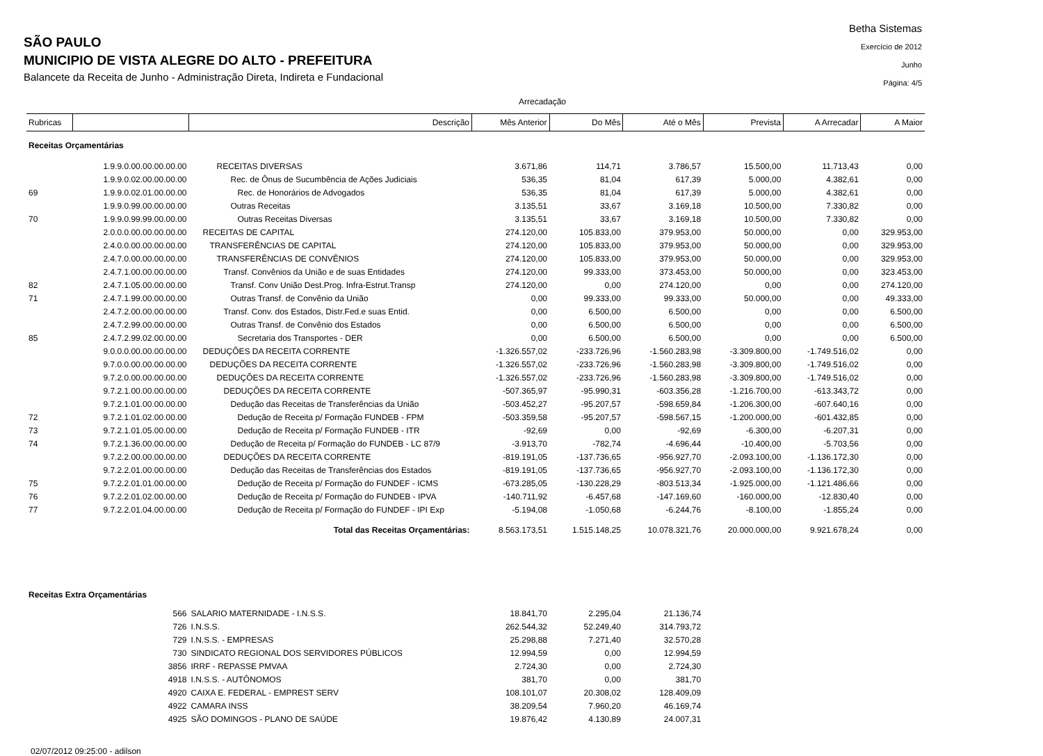Betha Sistemas
Exercício de 2012
Junho
Página: 4/5
SÃO PAULO
MUNICIPIO DE VISTA ALEGRE DO ALTO - PREFEITURA
Balancete da Receita de Junho - Administração Direta, Indireta e Fundacional
Arrecadação
| Rubricas | | Descrição | Mês Anterior | Do Mês | Até o Mês | Prevista | A Arrecadar | A Maior |
| --- | --- | --- | --- | --- | --- | --- | --- | --- |
| Receitas Orçamentárias | | | | | | | | |
| | 1.9.9.0.00.00.00.00.00 | RECEITAS DIVERSAS | 3.671,86 | 114,71 | 3.786,57 | 15.500,00 | 11.713,43 | 0,00 |
| | 1.9.9.0.02.00.00.00.00 | Rec. de Ônus de Sucumbência de Ações Judiciais | 536,35 | 81,04 | 617,39 | 5.000,00 | 4.382,61 | 0,00 |
| 69 | 1.9.9.0.02.01.00.00.00 | Rec. de Honorários de Advogados | 536,35 | 81,04 | 617,39 | 5.000,00 | 4.382,61 | 0,00 |
| | 1.9.9.0.99.00.00.00.00 | Outras Receitas | 3.135,51 | 33,67 | 3.169,18 | 10.500,00 | 7.330,82 | 0,00 |
| 70 | 1.9.9.0.99.99.00.00.00 | Outras Receitas Diversas | 3.135,51 | 33,67 | 3.169,18 | 10.500,00 | 7.330,82 | 0,00 |
| | 2.0.0.0.00.00.00.00.00 | RECEITAS DE CAPITAL | 274.120,00 | 105.833,00 | 379.953,00 | 50.000,00 | 0,00 | 329.953,00 |
| | 2.4.0.0.00.00.00.00.00 | TRANSFERÊNCIAS DE CAPITAL | 274.120,00 | 105.833,00 | 379.953,00 | 50.000,00 | 0,00 | 329.953,00 |
| | 2.4.7.0.00.00.00.00.00 | TRANSFERÊNCIAS DE CONVÊNIOS | 274.120,00 | 105.833,00 | 379.953,00 | 50.000,00 | 0,00 | 329.953,00 |
| | 2.4.7.1.00.00.00.00.00 | Transf. Convênios da União e de suas Entidades | 274.120,00 | 99.333,00 | 373.453,00 | 50.000,00 | 0,00 | 323.453,00 |
| 82 | 2.4.7.1.05.00.00.00.00 | Transf. Conv União Dest.Prog. Infra-Estrut.Transp | 274.120,00 | 0,00 | 274.120,00 | 0,00 | 0,00 | 274.120,00 |
| 71 | 2.4.7.1.99.00.00.00.00 | Outras Transf. de Convênio da União | 0,00 | 99.333,00 | 99.333,00 | 50.000,00 | 0,00 | 49.333,00 |
| | 2.4.7.2.00.00.00.00.00 | Transf. Conv. dos Estados, Distr.Fed.e suas Entid. | 0,00 | 6.500,00 | 6.500,00 | 0,00 | 0,00 | 6.500,00 |
| | 2.4.7.2.99.00.00.00.00 | Outras Transf. de Convênio dos Estados | 0,00 | 6.500,00 | 6.500,00 | 0,00 | 0,00 | 6.500,00 |
| 85 | 2.4.7.2.99.02.00.00.00 | Secretaria dos Transportes - DER | 0,00 | 6.500,00 | 6.500,00 | 0,00 | 0,00 | 6.500,00 |
| | 9.0.0.0.00.00.00.00.00 | DEDUÇÕES DA RECEITA CORRENTE | -1.326.557,02 | -233.726,96 | -1.560.283,98 | -3.309.800,00 | -1.749.516,02 | 0,00 |
| | 9.7.0.0.00.00.00.00.00 | DEDUÇÕES DA RECEITA CORRENTE | -1.326.557,02 | -233.726,96 | -1.560.283,98 | -3.309.800,00 | -1.749.516,02 | 0,00 |
| | 9.7.2.0.00.00.00.00.00 | DEDUÇÕES DA RECEITA CORRENTE | -1.326.557,02 | -233.726,96 | -1.560.283,98 | -3.309.800,00 | -1.749.516,02 | 0,00 |
| | 9.7.2.1.00.00.00.00.00 | DEDUÇÕES DA RECEITA CORRENTE | -507.365,97 | -95.990,31 | -603.356,28 | -1.216.700,00 | -613.343,72 | 0,00 |
| | 9.7.2.1.01.00.00.00.00 | Dedução das Receitas de Transferências da União | -503.452,27 | -95.207,57 | -598.659,84 | -1.206.300,00 | -607.640,16 | 0,00 |
| 72 | 9.7.2.1.01.02.00.00.00 | Dedução de Receita p/ Formação FUNDEB - FPM | -503.359,58 | -95.207,57 | -598.567,15 | -1.200.000,00 | -601.432,85 | 0,00 |
| 73 | 9.7.2.1.01.05.00.00.00 | Dedução de Receita p/ Formação FUNDEB - ITR | -92,69 | 0,00 | -92,69 | -6.300,00 | -6.207,31 | 0,00 |
| 74 | 9.7.2.1.36.00.00.00.00 | Dedução de Receita p/ Formação do FUNDEB - LC 87/9 | -3.913,70 | -782,74 | -4.696,44 | -10.400,00 | -5.703,56 | 0,00 |
| | 9.7.2.2.00.00.00.00.00 | DEDUÇÕES DA RECEITA CORRENTE | -819.191,05 | -137.736,65 | -956.927,70 | -2.093.100,00 | -1.136.172,30 | 0,00 |
| | 9.7.2.2.01.00.00.00.00 | Dedução das Receitas de Transferências dos Estados | -819.191,05 | -137.736,65 | -956.927,70 | -2.093.100,00 | -1.136.172,30 | 0,00 |
| 75 | 9.7.2.2.01.01.00.00.00 | Dedução de Receita p/ Formação do FUNDEF - ICMS | -673.285,05 | -130.228,29 | -803.513,34 | -1.925.000,00 | -1.121.486,66 | 0,00 |
| 76 | 9.7.2.2.01.02.00.00.00 | Dedução de Receita p/ Formação do FUNDEB - IPVA | -140.711,92 | -6.457,68 | -147.169,60 | -160.000,00 | -12.830,40 | 0,00 |
| 77 | 9.7.2.2.01.04.00.00.00 | Dedução de Receita p/ Formação do FUNDEF - IPI Exp | -5.194,08 | -1.050,68 | -6.244,76 | -8.100,00 | -1.855,24 | 0,00 |
| Total das Receitas Orçamentárias: | | | 8.563.173,51 | 1.515.148,25 | 10.078.321,76 | 20.000.000,00 | 9.921.678,24 | 0,00 |
| Receitas Extra Orçamentárias | | | | | | | | |
| | 566 | SALARIO MATERNIDADE - I.N.S.S. | 18.841,70 | 2.295,04 | 21.136,74 | | | |
| | 726 | I.N.S.S. | 262.544,32 | 52.249,40 | 314.793,72 | | | |
| | 729 | I.N.S.S. - EMPRESAS | 25.298,88 | 7.271,40 | 32.570,28 | | | |
| | 730 | SINDICATO REGIONAL DOS SERVIDORES PÚBLICOS | 12.994,59 | 0,00 | 12.994,59 | | | |
| | 3856 | IRRF - REPASSE PMVAA | 2.724,30 | 0,00 | 2.724,30 | | | |
| | 4918 | I.N.S.S. - AUTÔNOMOS | 381,70 | 0,00 | 381,70 | | | |
| | 4920 | CAIXA E. FEDERAL - EMPREST SERV | 108.101,07 | 20.308,02 | 128.409,09 | | | |
| | 4922 | CAMARA INSS | 38.209,54 | 7.960,20 | 46.169,74 | | | |
| | 4925 | SÃO DOMINGOS - PLANO DE SAÚDE | 19.876,42 | 4.130,89 | 24.007,31 | | | |
02/07/2012 09:25:00 - adilson